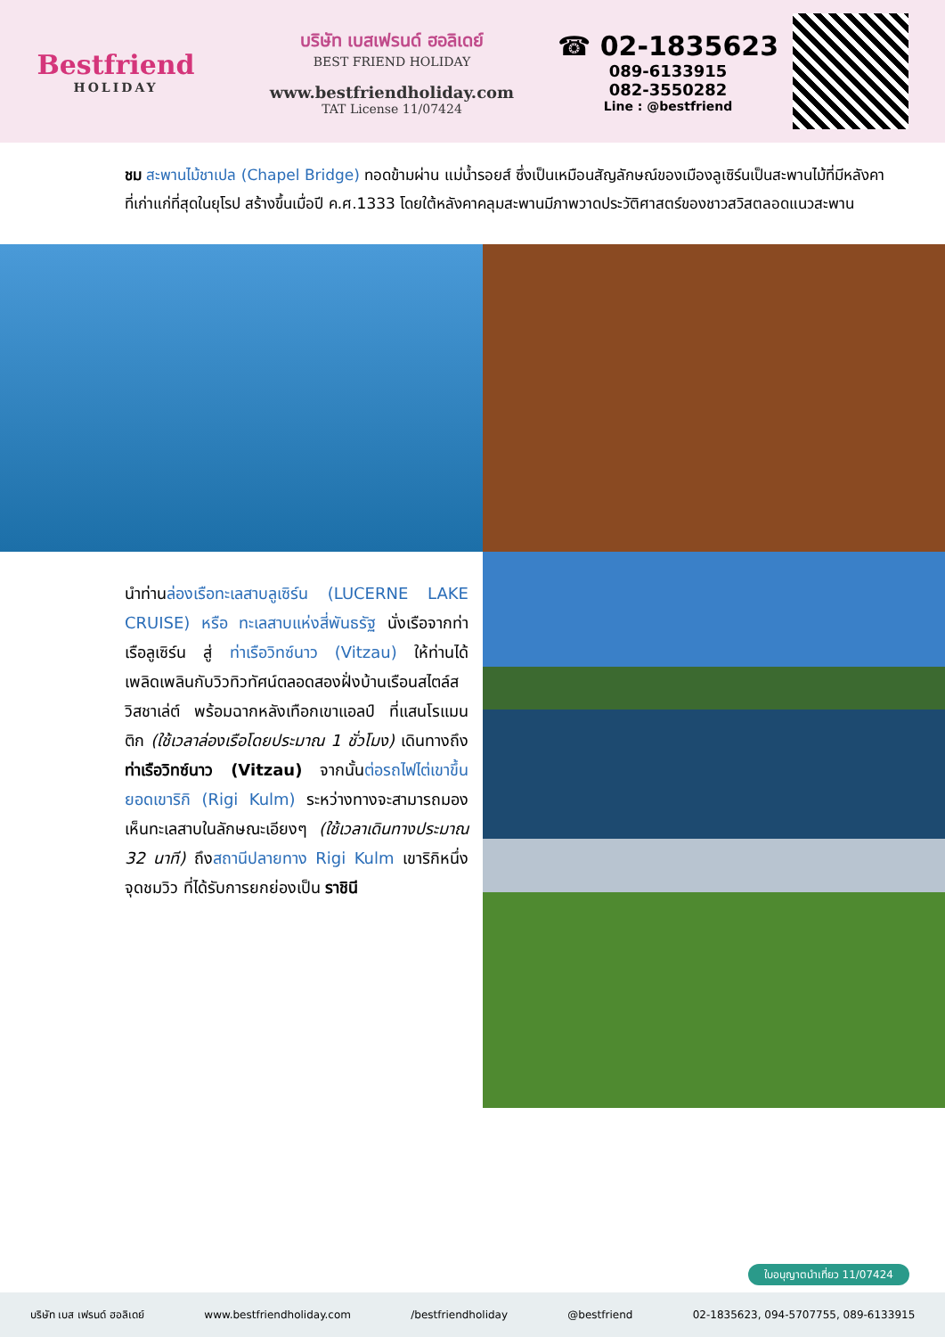Bestfriend
HOLIDAY
บริษัท เบสเฟรนด์ ฮอลิเดย์
BEST FRIEND HOLIDAY
www.bestfriendholiday.com
TAT License 11/07424
☎ 02-1835623
089-6133915
082-3550282
Line : @bestfriend
ชม สะพานไม้ชาเปล (Chapel Bridge) ทอดข้ามผ่าน แม่น้ำรอยส์ ซึ่งเป็นเหมือนสัญลักษณ์ของเมืองลูเซิร์นเป็นสะพานไม้ที่มีหลังคาที่เก่าแก่ที่สุดในยุโรป สร้างขึ้นเมื่อปี ค.ศ.1333 โดยใต้หลังคาคลุมสะพานมีภาพวาดประวัติศาสตร์ของชาวสวิสตลอดแนวสะพาน
นำท่านล่องเรือทะเลสาบลูเซิร์น (LUCERNE LAKE CRUISE) หรือ ทะเลสาบแห่งสี่พันธรัฐ นั่งเรือจากท่าเรือลูเซิร์น สู่ ท่าเรือวิทซ์นาว (Vitzau) ให้ท่านได้เพลิดเพลินกับวิวทิวทัศน์ตลอดสองฝั่งบ้านเรือนสไตล์สวิสชาเล่ต์ พร้อมฉากหลังเทือกเขาแอลป์ ที่แสนโรแมนติก (ใช้เวลาล่องเรือโดยประมาณ 1 ชั่วโมง) เดินทางถึงท่าเรือวิทซ์นาว (Vitzau) จากนั้นต่อรถไฟไต่เขาขึ้นยอดเขาริกิ (Rigi Kulm) ระหว่างทางจะสามารถมองเห็นทะเลสาบในลักษณะเอียงๆ (ใช้เวลาเดินทางประมาณ 32 นาที) ถึงสถานีปลายทาง Rigi Kulm เขาริกิหนึ่งจุดชมวิว ที่ได้รับการยกย่องเป็น ราชินี
ใบอนุญาตนำเที่ยว 11/07424
บริษัท เบส เฟรนด์ ฮอลิเดย์ www.bestfriendholiday.com /bestfriendholiday @bestfriend 02-1835623, 094-5707755, 089-6133915